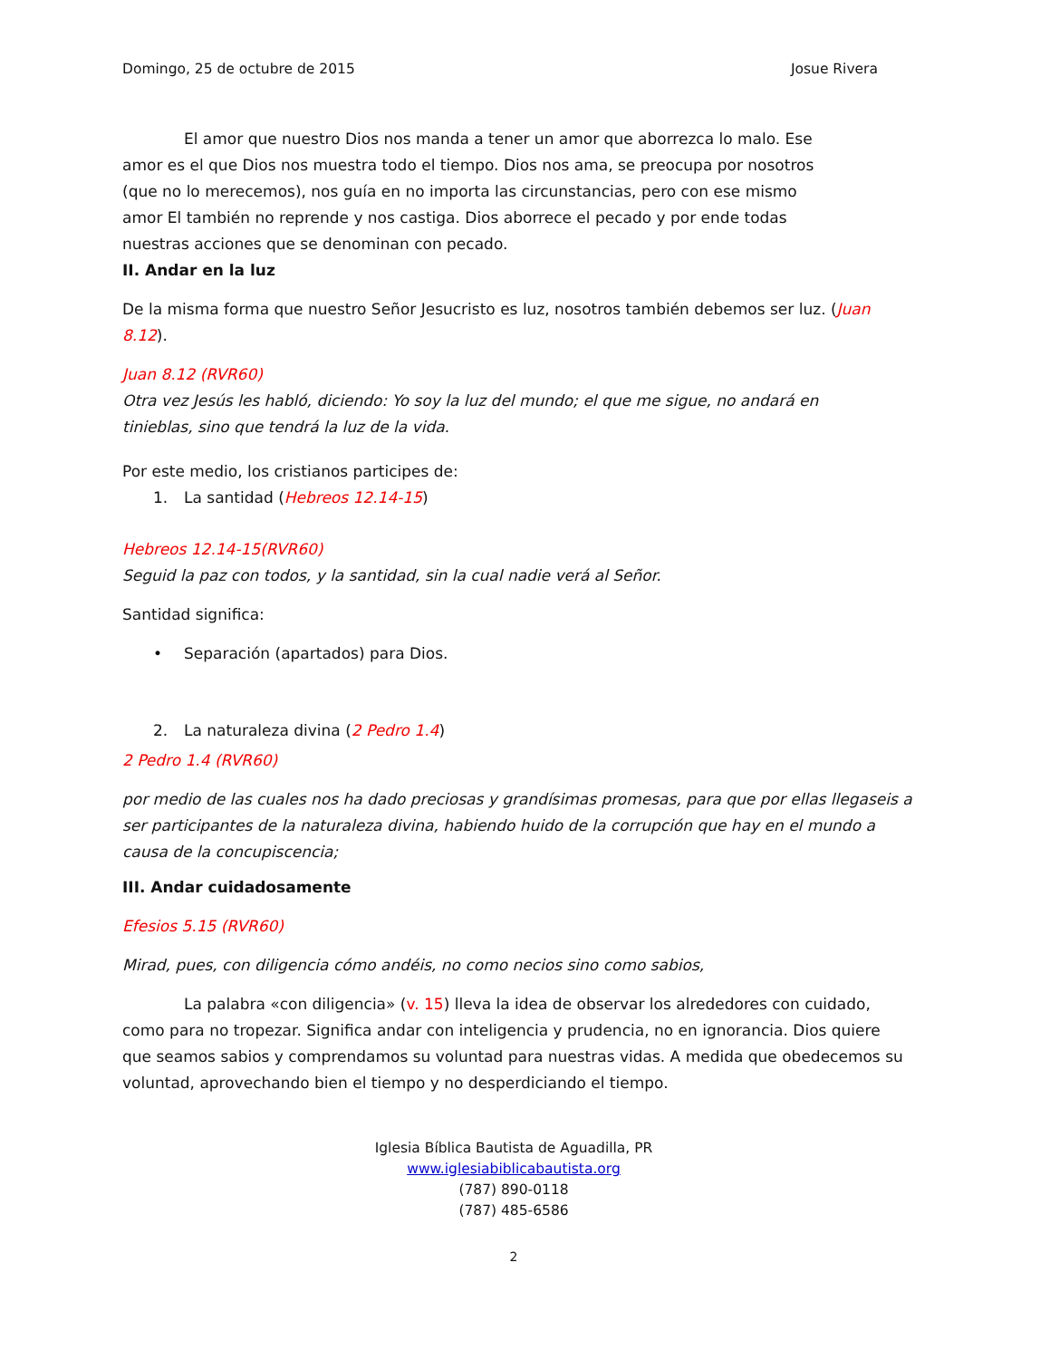Domingo, 25 de octubre de 2015 Josue Rivera
El amor que nuestro Dios nos manda a tener un amor que aborrezca lo malo. Ese amor es el que Dios nos muestra todo el tiempo. Dios nos ama, se preocupa por nosotros (que no lo merecemos), nos guía en no importa las circunstancias, pero con ese mismo amor El también no reprende y nos castiga. Dios aborrece el pecado y por ende todas nuestras acciones que se denominan con pecado.
II. Andar en la luz
De la misma forma que nuestro Señor Jesucristo es luz, nosotros también debemos ser luz. (Juan 8.12).
Juan 8.12 (RVR60)
Otra vez Jesús les habló, diciendo: Yo soy la luz del mundo; el que me sigue, no andará en tinieblas, sino que tendrá la luz de la vida.
Por este medio, los cristianos participes de:
1. La santidad (Hebreos 12.14-15)
Hebreos 12.14-15(RVR60)
Seguid la paz con todos, y la santidad, sin la cual nadie verá al Señor.
Santidad significa:
• Separación (apartados) para Dios.
2. La naturaleza divina (2 Pedro 1.4)
2 Pedro 1.4 (RVR60)
por medio de las cuales nos ha dado preciosas y grandísimas promesas, para que por ellas llegaseis a ser participantes de la naturaleza divina, habiendo huido de la corrupción que hay en el mundo a causa de la concupiscencia;
III. Andar cuidadosamente
Efesios 5.15 (RVR60)
Mirad, pues, con diligencia cómo andéis, no como necios sino como sabios,
La palabra «con diligencia» (v. 15) lleva la idea de observar los alrededores con cuidado, como para no tropezar. Significa andar con inteligencia y prudencia, no en ignorancia. Dios quiere que seamos sabios y comprendamos su voluntad para nuestras vidas. A medida que obedecemos su voluntad, aprovechando bien el tiempo y no desperdiciando el tiempo.
Iglesia Bíblica Bautista de Aguadilla, PR
www.iglesiabiblicabautista.org
(787) 890-0118
(787) 485-6586
2